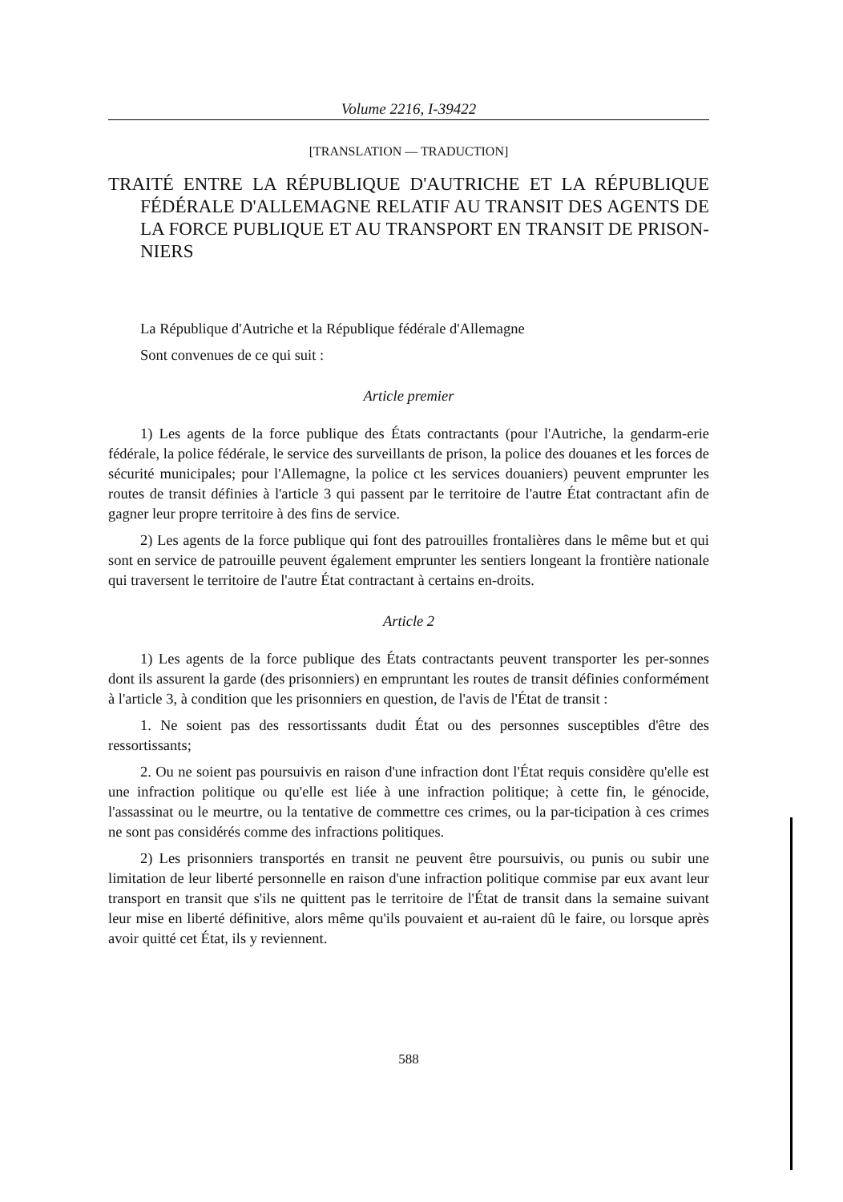Volume 2216, I-39422
[TRANSLATION — TRADUCTION]
TRAITÉ ENTRE LA RÉPUBLIQUE D'AUTRICHE ET LA RÉPUBLIQUE FÉDÉRALE D'ALLEMAGNE RELATIF AU TRANSIT DES AGENTS DE LA FORCE PUBLIQUE ET AU TRANSPORT EN TRANSIT DE PRISON-NIERS
La République d'Autriche et la République fédérale d'Allemagne
Sont convenues de ce qui suit :
Article premier
1) Les agents de la force publique des États contractants (pour l'Autriche, la gendarm-erie fédérale, la police fédérale, le service des surveillants de prison, la police des douanes et les forces de sécurité municipales; pour l'Allemagne, la police ct les services douaniers) peuvent emprunter les routes de transit définies à l'article 3 qui passent par le territoire de l'autre État contractant afin de gagner leur propre territoire à des fins de service.
2) Les agents de la force publique qui font des patrouilles frontalières dans le même but et qui sont en service de patrouille peuvent également emprunter les sentiers longeant la frontière nationale qui traversent le territoire de l'autre État contractant à certains en-droits.
Article 2
1) Les agents de la force publique des États contractants peuvent transporter les per-sonnes dont ils assurent la garde (des prisonniers) en empruntant les routes de transit définies conformément à l'article 3, à condition que les prisonniers en question, de l'avis de l'État de transit :
1. Ne soient pas des ressortissants dudit État ou des personnes susceptibles d'être des ressortissants;
2. Ou ne soient pas poursuivis en raison d'une infraction dont l'État requis considère qu'elle est une infraction politique ou qu'elle est liée à une infraction politique; à cette fin, le génocide, l'assassinat ou le meurtre, ou la tentative de commettre ces crimes, ou la par-ticipation à ces crimes ne sont pas considérés comme des infractions politiques.
2) Les prisonniers transportés en transit ne peuvent être poursuivis, ou punis ou subir une limitation de leur liberté personnelle en raison d'une infraction politique commise par eux avant leur transport en transit que s'ils ne quittent pas le territoire de l'État de transit dans la semaine suivant leur mise en liberté définitive, alors même qu'ils pouvaient et au-raient dû le faire, ou lorsque après avoir quitté cet État, ils y reviennent.
588